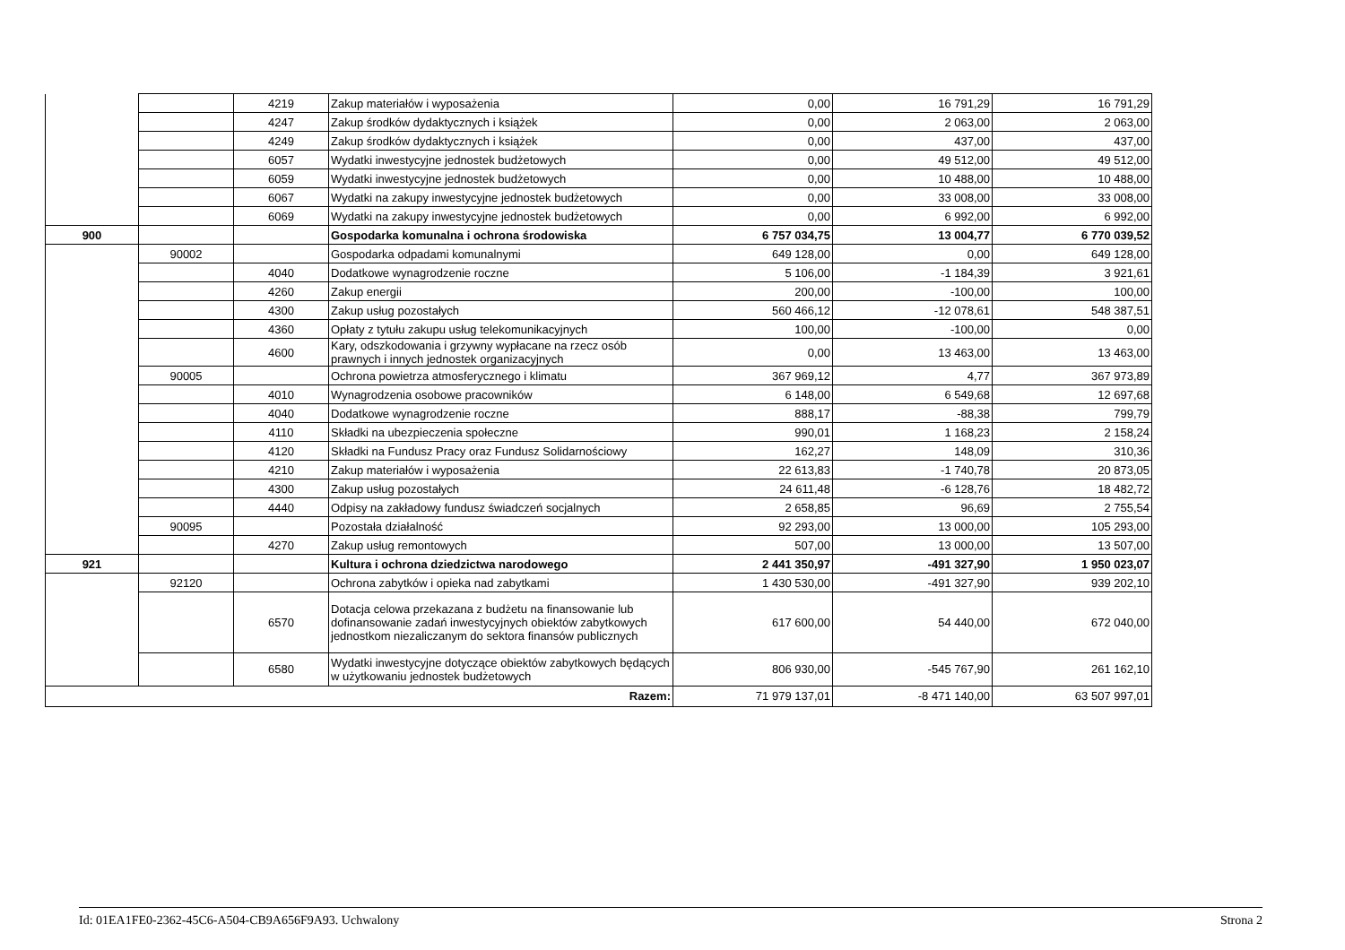| | | 4219 | Zakup materiałów i wyposażenia | 0,00 | 16 791,29 | 16 791,29 |
| | | 4247 | Zakup środków dydaktycznych i książek | 0,00 | 2 063,00 | 2 063,00 |
| | | 4249 | Zakup środków dydaktycznych i książek | 0,00 | 437,00 | 437,00 |
| | | 6057 | Wydatki inwestycyjne jednostek budżetowych | 0,00 | 49 512,00 | 49 512,00 |
| | | 6059 | Wydatki inwestycyjne jednostek budżetowych | 0,00 | 10 488,00 | 10 488,00 |
| | | 6067 | Wydatki na zakupy inwestycyjne jednostek budżetowych | 0,00 | 33 008,00 | 33 008,00 |
| | | 6069 | Wydatki na zakupy inwestycyjne jednostek budżetowych | 0,00 | 6 992,00 | 6 992,00 |
| 900 | | | Gospodarka komunalna i ochrona środowiska | 6 757 034,75 | 13 004,77 | 6 770 039,52 |
| | 90002 | | Gospodarka odpadami komunalnymi | 649 128,00 | 0,00 | 649 128,00 |
| | | 4040 | Dodatkowe wynagrodzenie roczne | 5 106,00 | -1 184,39 | 3 921,61 |
| | | 4260 | Zakup energii | 200,00 | -100,00 | 100,00 |
| | | 4300 | Zakup usług pozostałych | 560 466,12 | -12 078,61 | 548 387,51 |
| | | 4360 | Opłaty z tytułu zakupu usług telekomunikacyjnych | 100,00 | -100,00 | 0,00 |
| | | 4600 | Kary, odszkodowania i grzywny wypłacane na rzecz osób prawnych i innych jednostek organizacyjnych | 0,00 | 13 463,00 | 13 463,00 |
| | 90005 | | Ochrona powietrza atmosferycznego i klimatu | 367 969,12 | 4,77 | 367 973,89 |
| | | 4010 | Wynagrodzenia osobowe pracowników | 6 148,00 | 6 549,68 | 12 697,68 |
| | | 4040 | Dodatkowe wynagrodzenie roczne | 888,17 | -88,38 | 799,79 |
| | | 4110 | Składki na ubezpieczenia społeczne | 990,01 | 1 168,23 | 2 158,24 |
| | | 4120 | Składki na Fundusz Pracy oraz Fundusz Solidarnościowy | 162,27 | 148,09 | 310,36 |
| | | 4210 | Zakup materiałów i wyposażenia | 22 613,83 | -1 740,78 | 20 873,05 |
| | | 4300 | Zakup usług pozostałych | 24 611,48 | -6 128,76 | 18 482,72 |
| | | 4440 | Odpisy na zakładowy fundusz świadczeń socjalnych | 2 658,85 | 96,69 | 2 755,54 |
| | 90095 | | Pozostała działalność | 92 293,00 | 13 000,00 | 105 293,00 |
| | | 4270 | Zakup usług remontowych | 507,00 | 13 000,00 | 13 507,00 |
| 921 | | | Kultura i ochrona dziedzictwa narodowego | 2 441 350,97 | -491 327,90 | 1 950 023,07 |
| | 92120 | | Ochrona zabytków i opieka nad zabytkami | 1 430 530,00 | -491 327,90 | 939 202,10 |
| | | 6570 | Dotacja celowa przekazana z budżetu na finansowanie lub dofinansowanie zadań inwestycyjnych obiektów zabytkowych jednostkom niezaliczanym do sektora finansów publicznych | 617 600,00 | 54 440,00 | 672 040,00 |
| | | 6580 | Wydatki inwestycyjne dotyczące obiektów zabytkowych będących w użytkowaniu jednostek budżetowych | 806 930,00 | -545 767,90 | 261 162,10 |
| Razem: | | | | 71 979 137,01 | -8 471 140,00 | 63 507 997,01 |
Id: 01EA1FE0-2362-45C6-A504-CB9A656F9A93. Uchwalony Strona 2